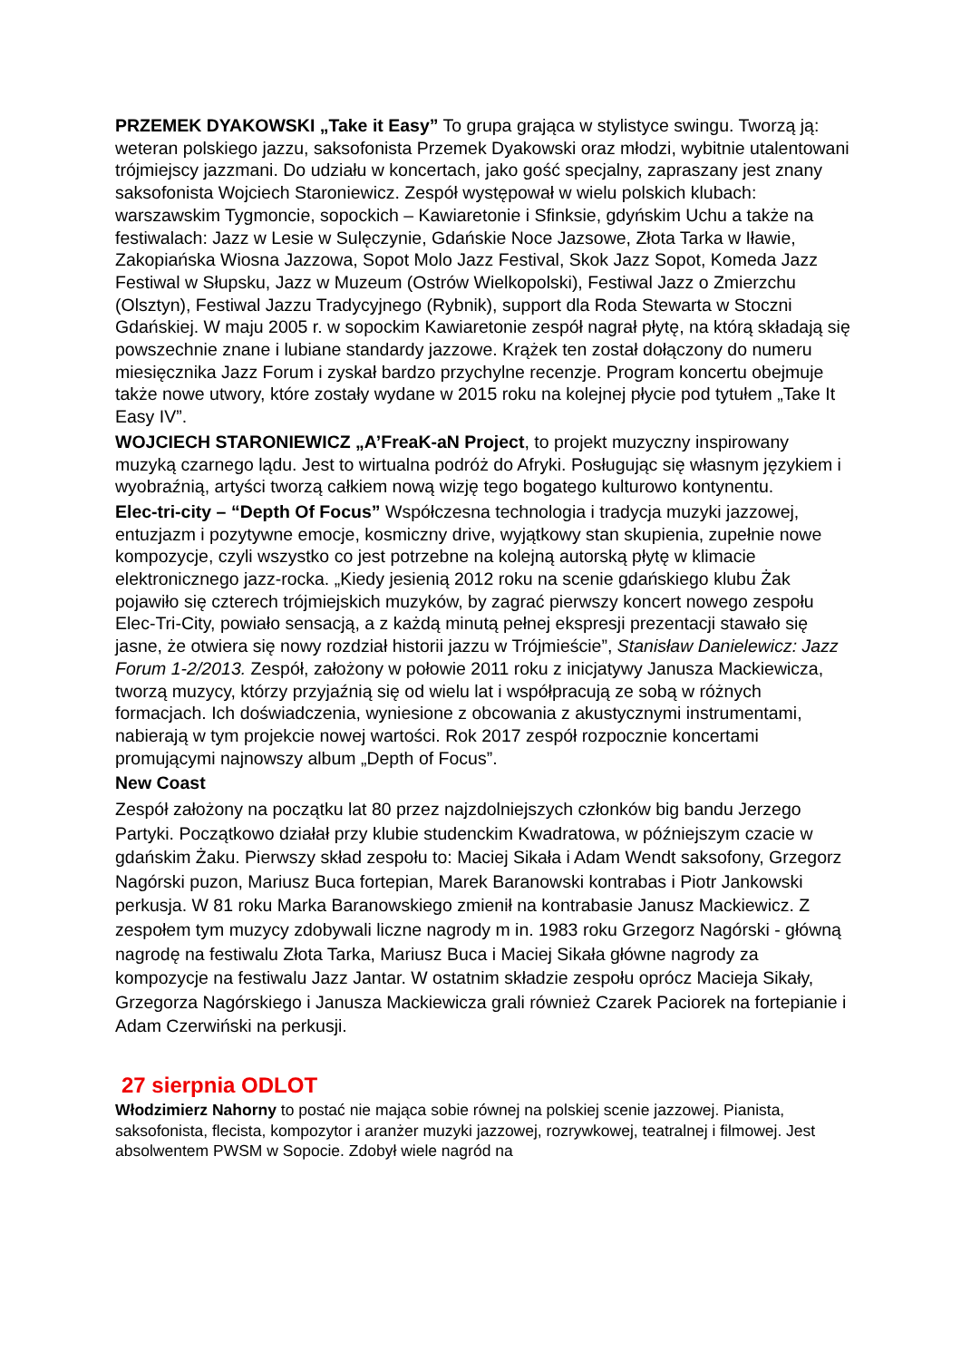PRZEMEK DYAKOWSKI „Take it Easy” To grupa grająca w stylistyce swingu. Tworzą ją: weteran polskiego jazzu, saksofonista Przemek Dyakowski oraz młodzi, wybitnie utalentowani trójmiejscy jazzmani. Do udziału w koncertach, jako gość specjalny, zapraszany jest znany saksofonista Wojciech Staroniewicz. Zespół występował w wielu polskich klubach: warszawskim Tygmoncie, sopockich – Kawiaretonie i Sfinksie, gdyńskim Uchu a także na festiwalach: Jazz w Lesie w Sulęczynie, Gdańskie Noce Jazsowe, Złota Tarka w Iławie, Zakopiańska Wiosna Jazzowa, Sopot Molo Jazz Festival, Skok Jazz Sopot, Komeda Jazz Festiwal w Słupsku, Jazz w Muzeum (Ostrów Wielkopolski), Festiwal Jazz o Zmierzchu (Olsztyn), Festiwal Jazzu Tradycyjnego (Rybnik), support dla Roda Stewarta w Stoczni Gdańskiej. W maju 2005 r. w sopockim Kawiaretonie zespół nagrał płytę, na którą składają się powszechnie znane i lubiane standardy jazzowe. Krążek ten został dołączony do numeru miesięcznika Jazz Forum i zyskał bardzo przychylne recenzje. Program koncertu obejmuje także nowe utwory, które zostały wydane w 2015 roku na kolejnej płycie pod tytułem „Take It Easy IV”.
WOJCIECH STARONIEWICZ „A’FreaK-aN Project, to projekt muzyczny inspirowany muzyką czarnego lądu. Jest to wirtualna podróż do Afryki. Posługując się własnym językiem i wyobraźnią, artyści tworzą całkiem nową wizję tego bogatego kulturowo kontynentu.
Elec-tri-city – “Depth Of Focus” Współczesna technologia i tradycja muzyki jazzowej, entuzjazm i pozytywne emocje, kosmiczny drive, wyjątkowy stan skupienia, zupełnie nowe kompozycje, czyli wszystko co jest potrzebne na kolejną autorską płytę w klimacie elektronicznego jazz-rocka. „Kiedy jesienią 2012 roku na scenie gdańskiego klubu Żak pojawiło się czterech trójmiejskich muzyków, by zagrać pierwszy koncert nowego zespołu Elec-Tri-City, powiało sensacją, a z każdą minutą pełnej ekspresji prezentacji stawało się jasne, że otwiera się nowy rozdział historii jazzu w Trójmieście”, Stanisław Danielewicz: Jazz Forum 1-2/2013. Zespół, założony w połowie 2011 roku z inicjatywy Janusza Mackiewicza, tworzą muzycy, którzy przyjaźnią się od wielu lat i współpracują ze sobą w różnych formacjach. Ich doświadczenia, wyniesione z obcowania z akustycznymi instrumentami, nabierają w tym projekcie nowej wartości. Rok 2017 zespół rozpocznie koncertami promującymi najnowszy album „Depth of Focus”.
New Coast
Zespół założony na początku lat 80 przez najzdolniejszych członków big bandu Jerzego Partyki. Początkowo działał przy klubie studenckim Kwadratowa, w późniejszym czacie w gdańskim Żaku. Pierwszy skład zespołu to: Maciej Sikała i Adam Wendt saksofony, Grzegorz Nagórski puzon, Mariusz Buca fortepian, Marek Baranowski kontrabas i Piotr Jankowski perkusja. W 81 roku Marka Baranowskiego zmienił na kontrabasie Janusz Mackiewicz. Z zespołem tym muzycy zdobywali liczne nagrody m in. 1983 roku Grzegorz Nagórski - główną nagrodę na festiwalu Złota Tarka, Mariusz Buca i Maciej Sikała główne nagrody za kompozycje na festiwalu Jazz Jantar. W ostatnim składzie zespołu oprócz Macieja Sikały, Grzegorza Nagórskiego i Janusza Mackiewicza grali również Czarek Paciorek na fortepianie i Adam Czerwiński na perkusji.
27 sierpnia ODLOT
Włodzimierz Nahorny to postać nie mająca sobie równej na polskiej scenie jazzowej. Pianista, saksofonista, flecista, kompozytor i aranżer muzyki jazzowej, rozrywkowej, teatralnej i filmowej. Jest absolwentem PWSM w Sopocie. Zdobył wiele nagród na